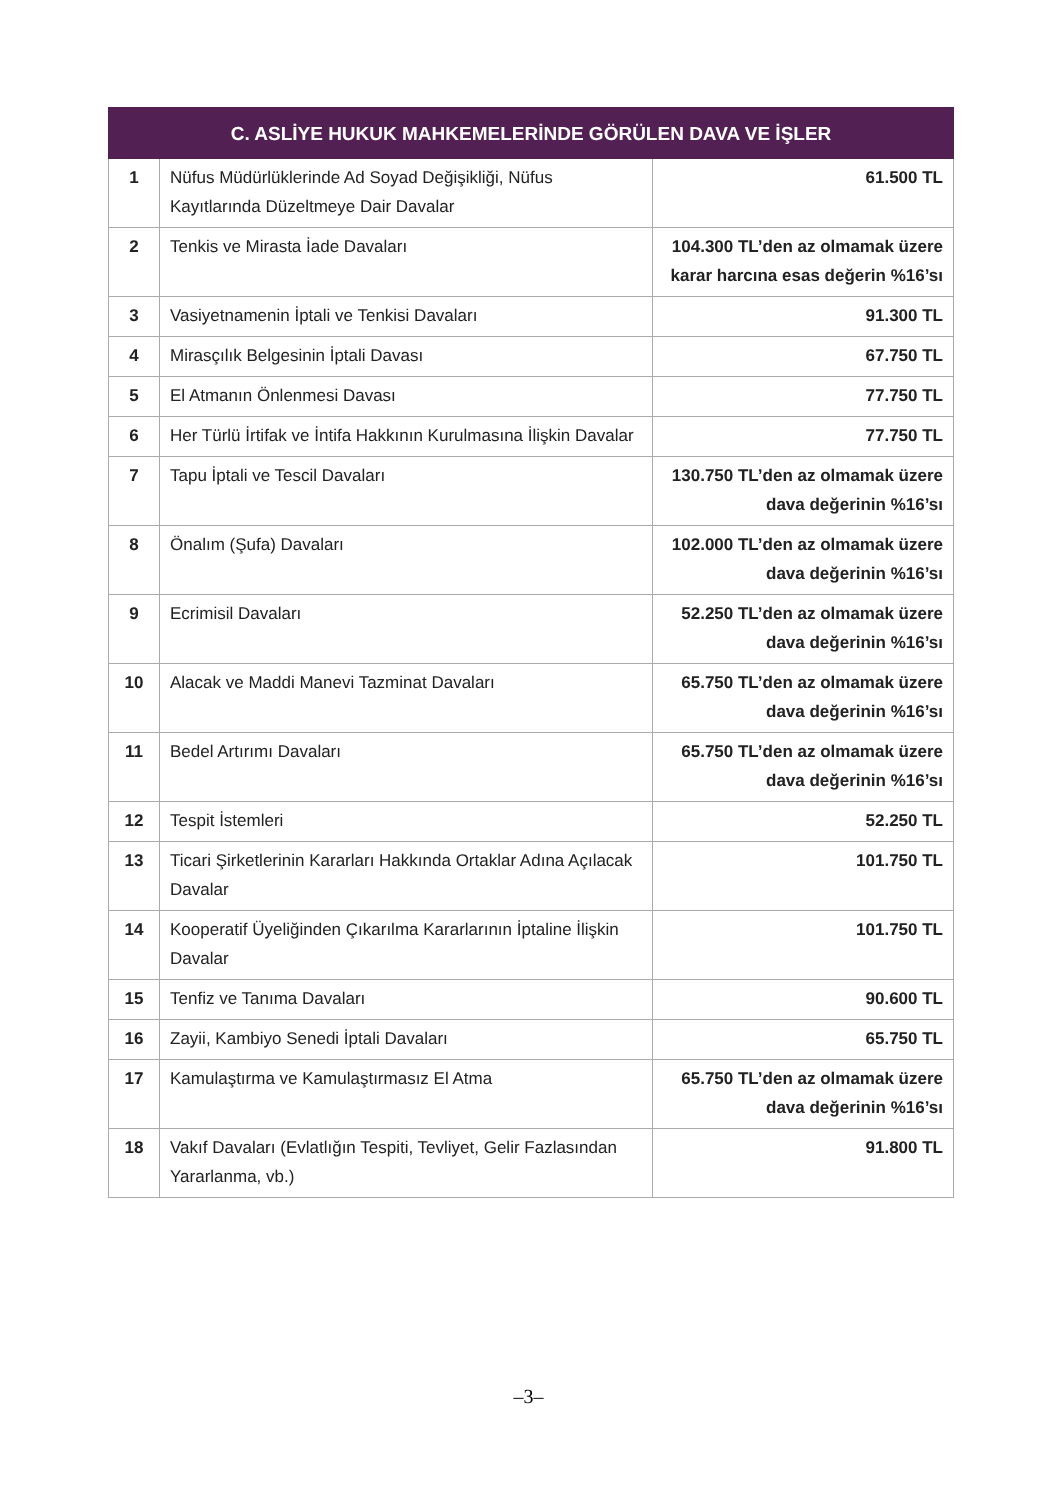| C. ASLİYE HUKUK MAHKEMELERİNDE GÖRÜLEN DAVA VE İŞLER | | |
| --- | --- | --- |
| 1 | Nüfus Müdürlüklerinde Ad Soyad Değişikliği, Nüfus Kayıtlarında Düzeltmeye Dair Davalar | 61.500 TL |
| 2 | Tenkis ve Mirasta İade Davaları | 104.300 TL’den az olmamak üzere karar harcına esas değerin %16’sı |
| 3 | Vasiyetnamenin İptali ve Tenkisi Davaları | 91.300 TL |
| 4 | Mirasçılık Belgesinin İptali Davası | 67.750 TL |
| 5 | El Atmanın Önlenmesi Davası | 77.750 TL |
| 6 | Her Türlü İrtifak ve İntifa Hakkının Kurulmasına İlişkin Davalar | 77.750 TL |
| 7 | Tapu İptali ve Tescil Davaları | 130.750 TL’den az olmamak üzere dava değerinin %16’sı |
| 8 | Önalım (Şufa) Davaları | 102.000 TL’den az olmamak üzere dava değerinin %16’sı |
| 9 | Ecrimisil Davaları | 52.250 TL’den az olmamak üzere dava değerinin %16’sı |
| 10 | Alacak ve Maddi Manevi Tazminat Davaları | 65.750 TL’den az olmamak üzere dava değerinin %16’sı |
| 11 | Bedel Artırımı Davaları | 65.750 TL’den az olmamak üzere dava değerinin %16’sı |
| 12 | Tespit İstemleri | 52.250 TL |
| 13 | Ticari Şirketlerinin Kararları Hakkında Ortaklar Adına Açılacak Davalar | 101.750 TL |
| 14 | Kooperatif Üyeliğinden Çıkarılma Kararlarının İptaline İlişkin Davalar | 101.750 TL |
| 15 | Tenfiz ve Tanıma Davaları | 90.600 TL |
| 16 | Zayii, Kambiyo Senedi İptali Davaları | 65.750 TL |
| 17 | Kamulaştırma ve Kamulaştırmasız El Atma | 65.750 TL’den az olmamak üzere dava değerinin %16’sı |
| 18 | Vakıf Davaları (Evlatlığın Tespiti, Tevliyet, Gelir Fazlasından Yararlanma, vb.) | 91.800 TL |
–3–